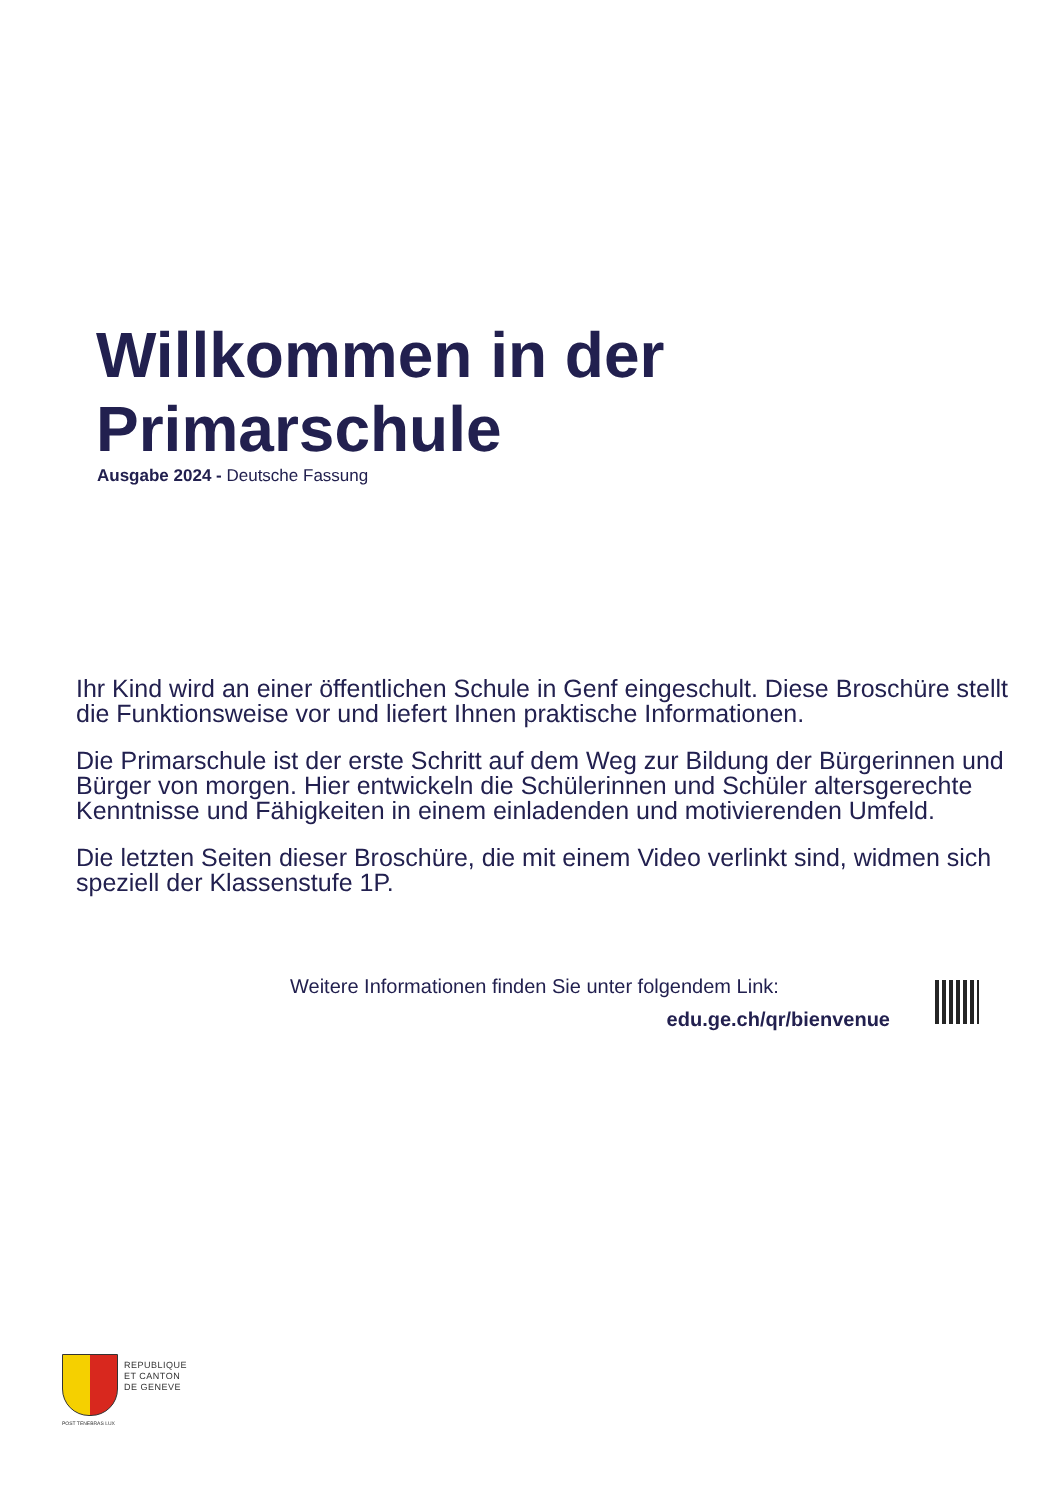Willkommen in der
Primarschule
Ausgabe 2024 - Deutsche Fassung
Ihr Kind wird an einer öffentlichen Schule in Genf eingeschult. Diese Broschüre stellt die Funktionsweise vor und liefert Ihnen praktische Informationen.
Die Primarschule ist der erste Schritt auf dem Weg zur Bildung der Bürgerinnen und Bürger von morgen. Hier entwickeln die Schülerinnen und Schüler altersgerechte Kenntnisse und Fähigkeiten in einem einladenden und motivierenden Umfeld.
Die letzten Seiten dieser Broschüre, die mit einem Video verlinkt sind, widmen sich speziell der Klassenstufe 1P.
Weitere Informationen finden Sie unter folgendem Link:
edu.ge.ch/qr/bienvenue
REPUBLIQUE
ET CANTON
DE GENEVE
POST TENEBRAS LUX